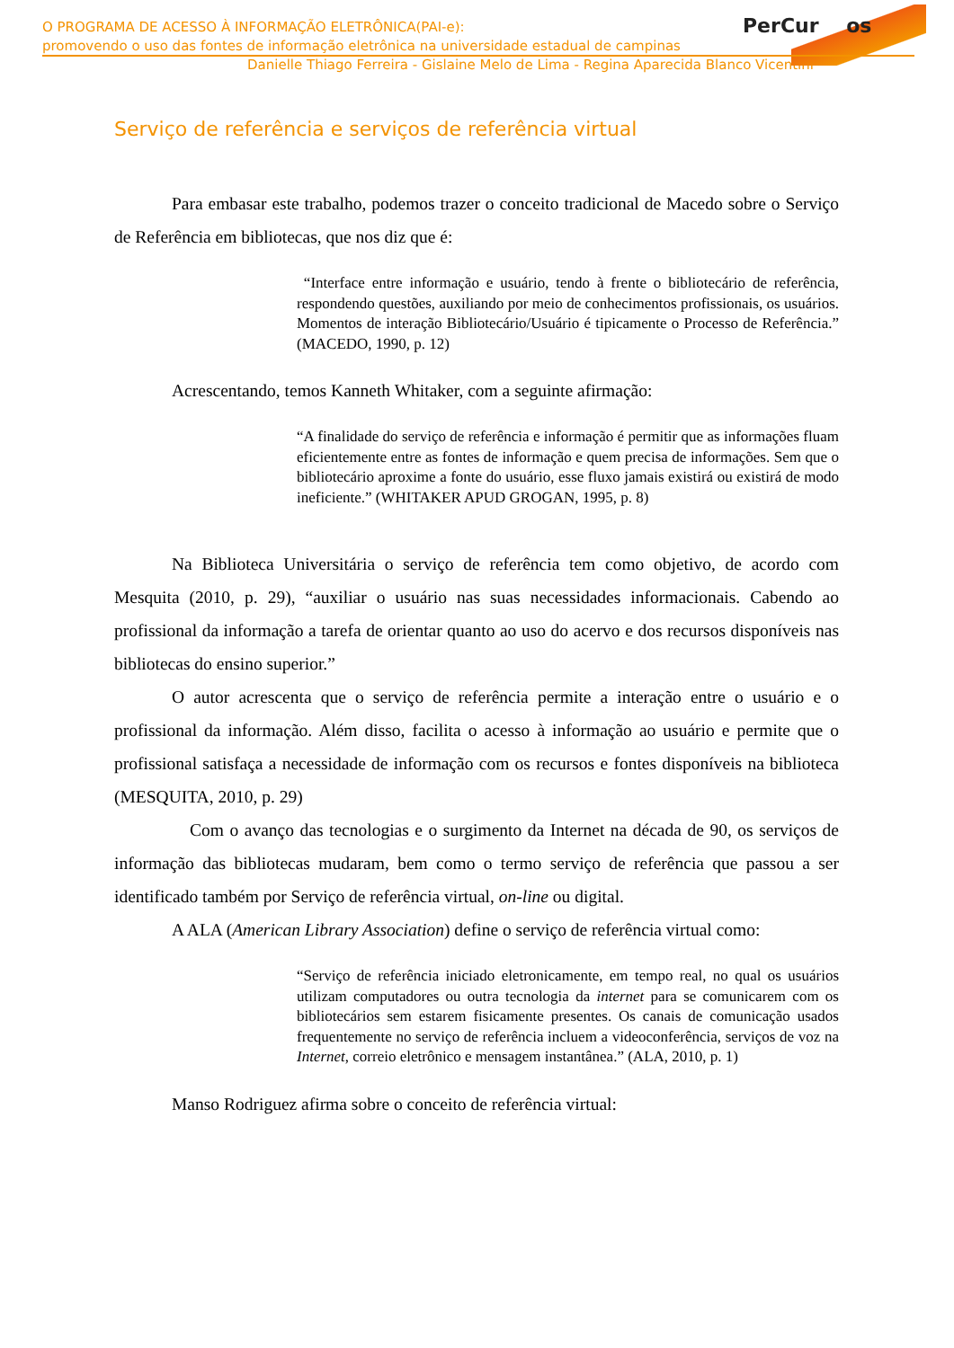PerCur os
O PROGRAMA DE ACESSO À INFORMAÇÃO ELETRÔNICA(PAI-e):
promovendo o uso das fontes de informação eletrônica na universidade estadual de campinas
Danielle Thiago Ferreira - Gislaine Melo de Lima - Regina Aparecida Blanco Vicentini
Serviço de referência e serviços de referência virtual
Para embasar este trabalho, podemos trazer o conceito tradicional de Macedo sobre o Serviço de Referência em bibliotecas, que nos diz que é:
“Interface entre informação e usuário, tendo à frente o bibliotecário de referência, respondendo questões, auxiliando por meio de conhecimentos profissionais, os usuários. Momentos de interação Bibliotecário/Usuário é tipicamente o Processo de Referência.” (MACEDO, 1990, p. 12)
Acrescentando, temos Kanneth Whitaker, com a seguinte afirmação:
“A finalidade do serviço de referência e informação é permitir que as informações fluam eficientemente entre as fontes de informação e quem precisa de informações. Sem que o bibliotecário aproxime a fonte do usuário, esse fluxo jamais existirá ou existirá de modo ineficiente.” (WHITAKER APUD GROGAN, 1995, p. 8)
Na Biblioteca Universitária o serviço de referência tem como objetivo, de acordo com Mesquita (2010, p. 29), “auxiliar o usuário nas suas necessidades informacionais. Cabendo ao profissional da informação a tarefa de orientar quanto ao uso do acervo e dos recursos disponíveis nas bibliotecas do ensino superior.”
O autor acrescenta que o serviço de referência permite a interação entre o usuário e o profissional da informação. Além disso, facilita o acesso à informação ao usuário e permite que o profissional satisfaça a necessidade de informação com os recursos e fontes disponíveis na biblioteca (MESQUITA, 2010, p. 29)
Com o avanço das tecnologias e o surgimento da Internet na década de 90, os serviços de informação das bibliotecas mudaram, bem como o termo serviço de referência que passou a ser identificado também por Serviço de referência virtual, on-line ou digital.
A ALA (American Library Association) define o serviço de referência virtual como:
“Serviço de referência iniciado eletronicamente, em tempo real, no qual os usuários utilizam computadores ou outra tecnologia da internet para se comunicarem com os bibliotecários sem estarem fisicamente presentes. Os canais de comunicação usados frequentemente no serviço de referência incluem a videoconferência, serviços de voz na Internet, correio eletrônico e mensagem instantânea.” (ALA, 2010, p. 1)
Manso Rodriguez afirma sobre o conceito de referência virtual: